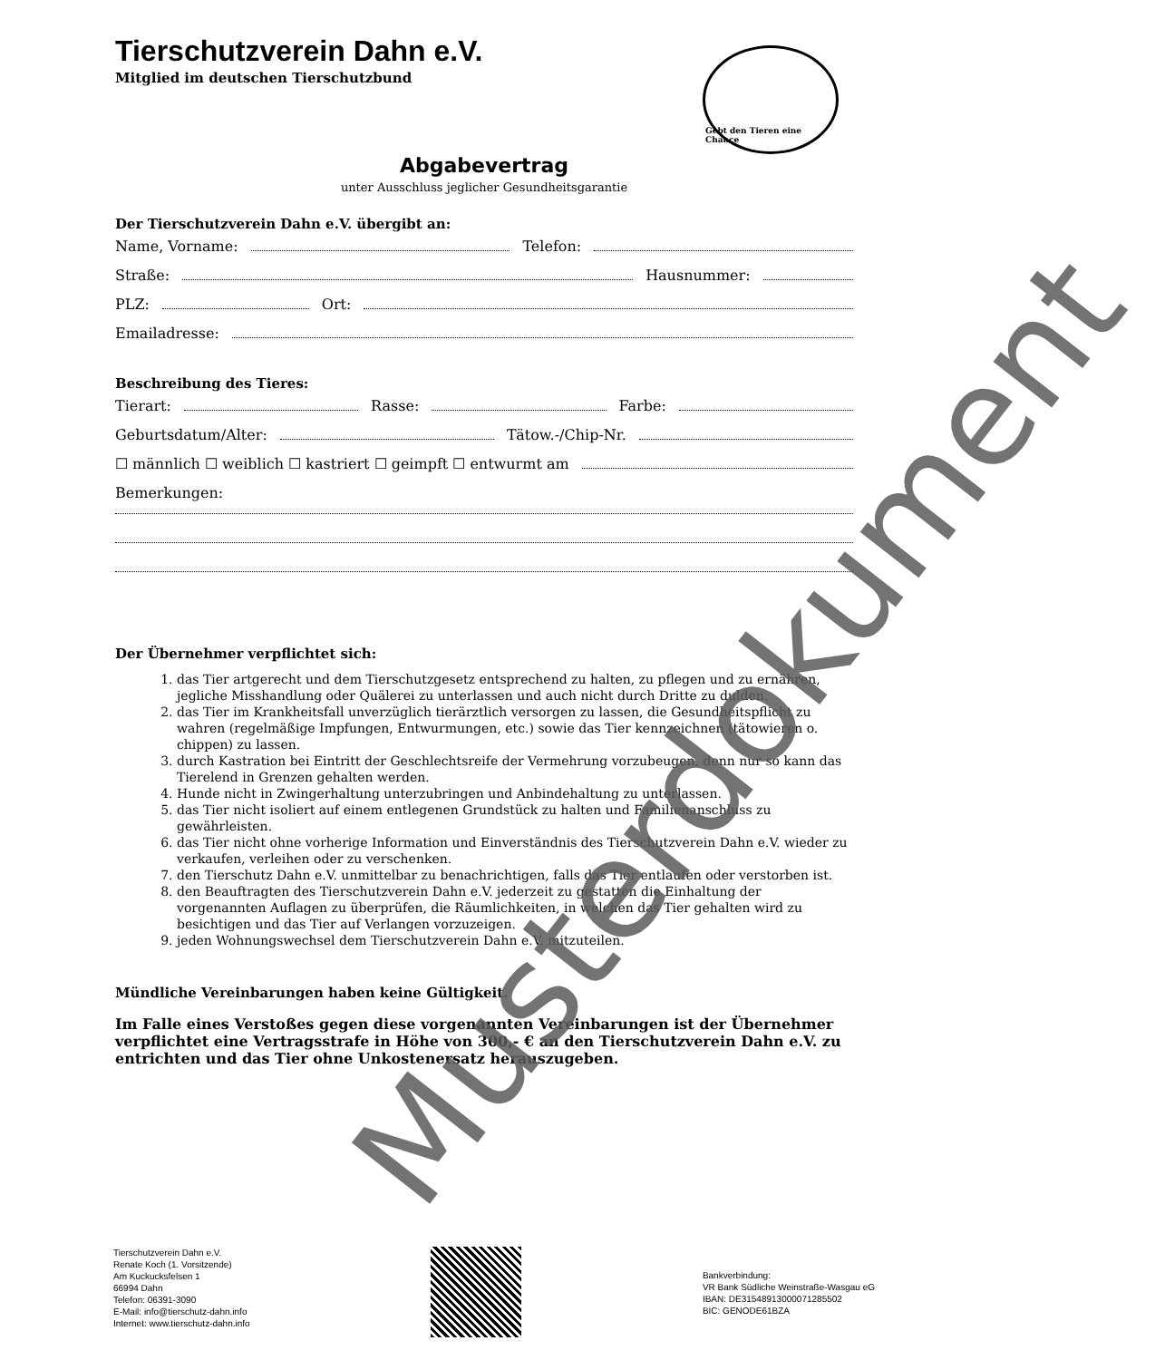Gebt den Tieren eine Chance
Tierschutzverein Dahn e.V.
Mitglied im deutschen Tierschutzbund
Abgabevertrag
unter Ausschluss jeglicher Gesundheitsgarantie
Der Tierschutzverein Dahn e.V. übergibt an:
Name, Vorname: Telefon:
Straße: Hausnummer:
PLZ: Ort:
Emailadresse:
Beschreibung des Tieres:
Tierart: Rasse: Farbe:
Geburtsdatum/Alter: Tätow.-/Chip-Nr.
☐ männlich ☐ weiblich ☐ kastriert ☐ geimpft ☐ entwurmt am
Bemerkungen:
Der Übernehmer verpflichtet sich:
1. das Tier artgerecht und dem Tierschutzgesetz entsprechend zu halten, zu pflegen und zu ernähren, jegliche Misshandlung oder Quälerei zu unterlassen und auch nicht durch Dritte zu dulden.
2. das Tier im Krankheitsfall unverzüglich tierärztlich versorgen zu lassen, die Gesundheitspflicht zu wahren (regelmäßige Impfungen, Entwurmungen, etc.) sowie das Tier kennzeichnen (tätowieren o. chippen) zu lassen.
3. durch Kastration bei Eintritt der Geschlechtsreife der Vermehrung vorzubeugen, denn nur so kann das Tierelend in Grenzen gehalten werden.
4. Hunde nicht in Zwingerhaltung unterzubringen und Anbindehaltung zu unterlassen.
5. das Tier nicht isoliert auf einem entlegenen Grundstück zu halten und Familienanschluss zu gewährleisten.
6. das Tier nicht ohne vorherige Information und Einverständnis des Tierschutzverein Dahn e.V. wieder zu verkaufen, verleihen oder zu verschenken.
7. den Tierschutz Dahn e.V. unmittelbar zu benachrichtigen, falls das Tier entlaufen oder verstorben ist.
8. den Beauftragten des Tierschutzverein Dahn e.V. jederzeit zu gestatten die Einhaltung der vorgenannten Auflagen zu überprüfen, die Räumlichkeiten, in welchen das Tier gehalten wird zu besichtigen und das Tier auf Verlangen vorzuzeigen.
9. jeden Wohnungswechsel dem Tierschutzverein Dahn e.V. mitzuteilen.
Mündliche Vereinbarungen haben keine Gültigkeit.
Im Falle eines Verstoßes gegen diese vorgenannten Vereinbarungen ist der Übernehmer verpflichtet eine Vertragsstrafe in Höhe von 300,- € an den Tierschutzverein Dahn e.V. zu entrichten und das Tier ohne Unkostenersatz herauszugeben.
Tierschutzverein Dahn e.V.
Renate Koch (1. Vorsitzende)
Am Kuckucksfelsen 1
66994 Dahn
Telefon: 06391-3090
E-Mail: info@tierschutz-dahn.info
Internet: www.tierschutz-dahn.info
Bankverbindung:
VR Bank Südliche Weinstraße-Wasgau eG
IBAN: DE31548913000071285502
BIC: GENODE61BZA
Musterdokument